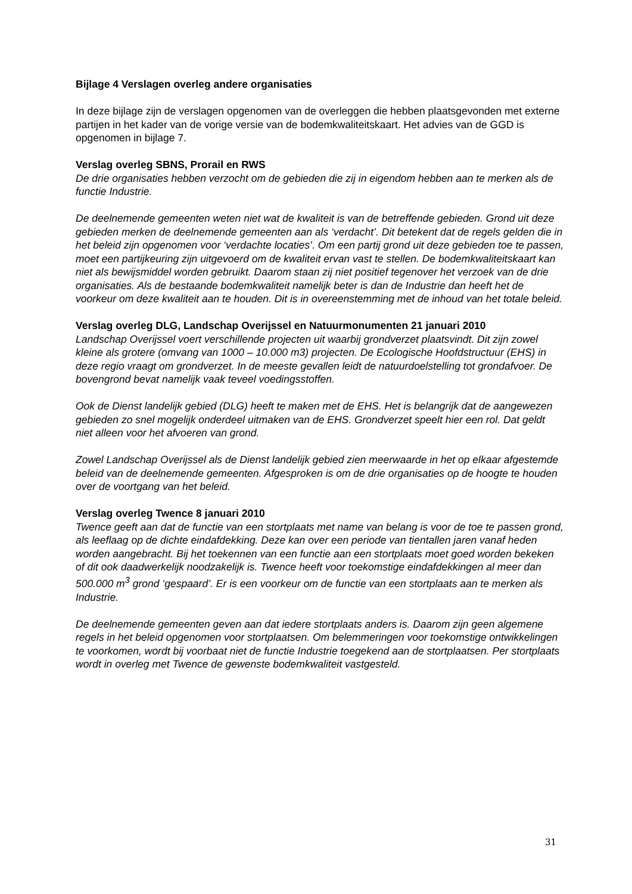Bijlage 4 Verslagen overleg andere organisaties
In deze bijlage zijn de verslagen opgenomen van de overleggen die hebben plaatsgevonden met externe partijen in het kader van de vorige versie van de bodemkwaliteitskaart. Het advies van de GGD is opgenomen in bijlage 7.
Verslag overleg SBNS, Prorail en RWS
De drie organisaties hebben verzocht om de gebieden die zij in eigendom hebben aan te merken als de functie Industrie.
De deelnemende gemeenten weten niet wat de kwaliteit is van de betreffende gebieden. Grond uit deze gebieden merken de deelnemende gemeenten aan als ‘verdacht’. Dit betekent dat de regels gelden die in het beleid zijn opgenomen voor ‘verdachte locaties’. Om een partij grond uit deze gebieden toe te passen, moet een partijkeuring zijn uitgevoerd om de kwaliteit ervan vast te stellen. De bodemkwaliteitskaart kan niet als bewijsmiddel worden gebruikt. Daarom staan zij niet positief tegenover het verzoek van de drie organisaties. Als de bestaande bodemkwaliteit namelijk beter is dan de Industrie dan heeft het de voorkeur om deze kwaliteit aan te houden. Dit is in overeenstemming met de inhoud van het totale beleid.
Verslag overleg DLG, Landschap Overijssel en Natuurmonumenten 21 januari 2010
Landschap Overijssel voert verschillende projecten uit waarbij grondverzet plaatsvindt. Dit zijn zowel kleine als grotere (omvang van 1000 – 10.000 m3) projecten. De Ecologische Hoofdstructuur (EHS) in deze regio vraagt om grondverzet. In de meeste gevallen leidt de natuurdoelstelling tot grondafvoer. De bovengrond bevat namelijk vaak teveel voedingsstoffen.
Ook de Dienst landelijk gebied (DLG) heeft te maken met de EHS. Het is belangrijk dat de aangewezen gebieden zo snel mogelijk onderdeel uitmaken van de EHS. Grondverzet speelt hier een rol. Dat geldt niet alleen voor het afvoeren van grond.
Zowel Landschap Overijssel als de Dienst landelijk gebied zien meerwaarde in het op elkaar afgestemde beleid van de deelnemende gemeenten. Afgesproken is om de drie organisaties op de hoogte te houden over de voortgang van het beleid.
Verslag overleg Twence 8 januari 2010
Twence geeft aan dat de functie van een stortplaats met name van belang is voor de toe te passen grond, als leeflaag op de dichte eindafdekking. Deze kan over een periode van tientallen jaren vanaf heden worden aangebracht. Bij het toekennen van een functie aan een stortplaats moet goed worden bekeken of dit ook daadwerkelijk noodzakelijk is. Twence heeft voor toekomstige eindafdekkingen al meer dan 500.000 m<sup>3</sup> grond ‘gespaard’. Er is een voorkeur om de functie van een stortplaats aan te merken als Industrie.
De deelnemende gemeenten geven aan dat iedere stortplaats anders is. Daarom zijn geen algemene regels in het beleid opgenomen voor stortplaatsen. Om belemmeringen voor toekomstige ontwikkelingen te voorkomen, wordt bij voorbaat niet de functie Industrie toegekend aan de stortplaatsen. Per stortplaats wordt in overleg met Twence de gewenste bodemkwaliteit vastgesteld.
31